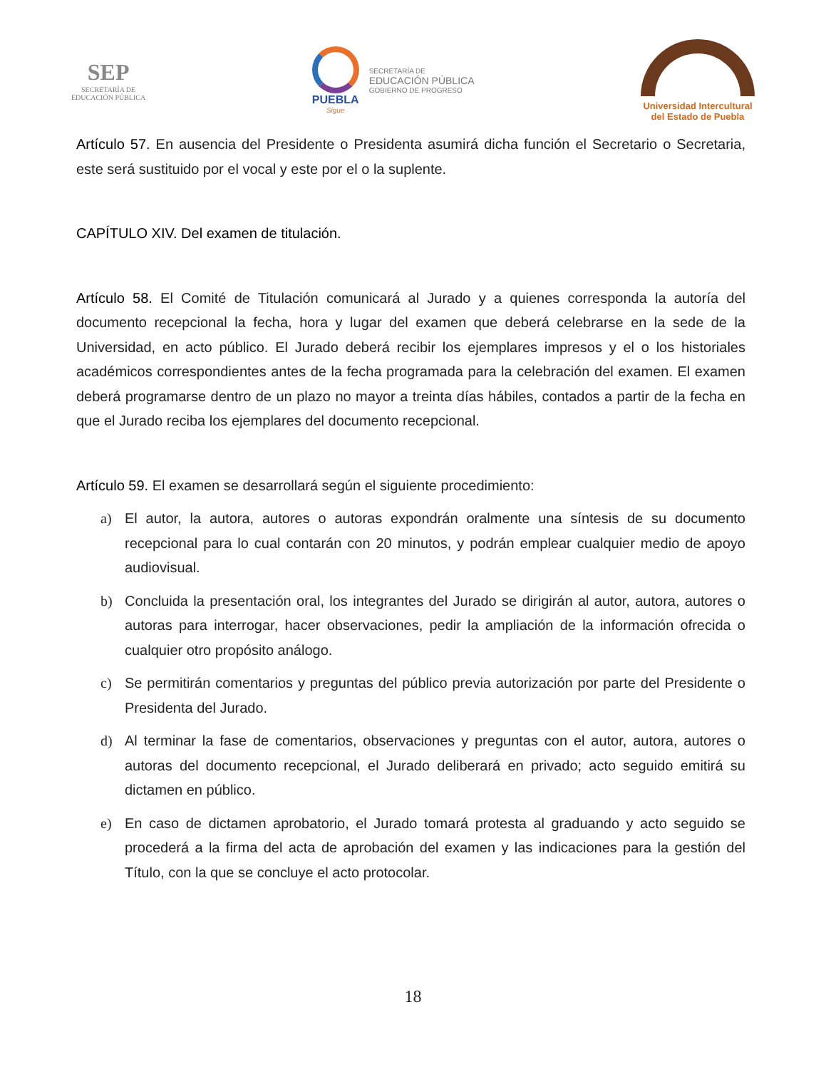SEP
SECRETARÍA DE
EDUCACIÓN PÚBLICA
PUEBLA
Sigue
SECRETARÍA DE
EDUCACIÓN PÚBLICA
GOBIERNO DE PROGRESO
Universidad Intercultural
del Estado de Puebla
Artículo 57. En ausencia del Presidente o Presidenta asumirá dicha función el Secretario o Secretaria, este será sustituido por el vocal y este por el o la suplente.
CAPÍTULO XIV. Del examen de titulación.
Artículo 58. El Comité de Titulación comunicará al Jurado y a quienes corresponda la autoría del documento recepcional la fecha, hora y lugar del examen que deberá celebrarse en la sede de la Universidad, en acto público. El Jurado deberá recibir los ejemplares impresos y el o los historiales académicos correspondientes antes de la fecha programada para la celebración del examen. El examen deberá programarse dentro de un plazo no mayor a treinta días hábiles, contados a partir de la fecha en que el Jurado reciba los ejemplares del documento recepcional.
Artículo 59. El examen se desarrollará según el siguiente procedimiento:
a) El autor, la autora, autores o autoras expondrán oralmente una síntesis de su documento recepcional para lo cual contarán con 20 minutos, y podrán emplear cualquier medio de apoyo audiovisual.
b) Concluida la presentación oral, los integrantes del Jurado se dirigirán al autor, autora, autores o autoras para interrogar, hacer observaciones, pedir la ampliación de la información ofrecida o cualquier otro propósito análogo.
c) Se permitirán comentarios y preguntas del público previa autorización por parte del Presidente o Presidenta del Jurado.
d) Al terminar la fase de comentarios, observaciones y preguntas con el autor, autora, autores o autoras del documento recepcional, el Jurado deliberará en privado; acto seguido emitirá su dictamen en público.
e) En caso de dictamen aprobatorio, el Jurado tomará protesta al graduando y acto seguido se procederá a la firma del acta de aprobación del examen y las indicaciones para la gestión del Título, con la que se concluye el acto protocolar.
18